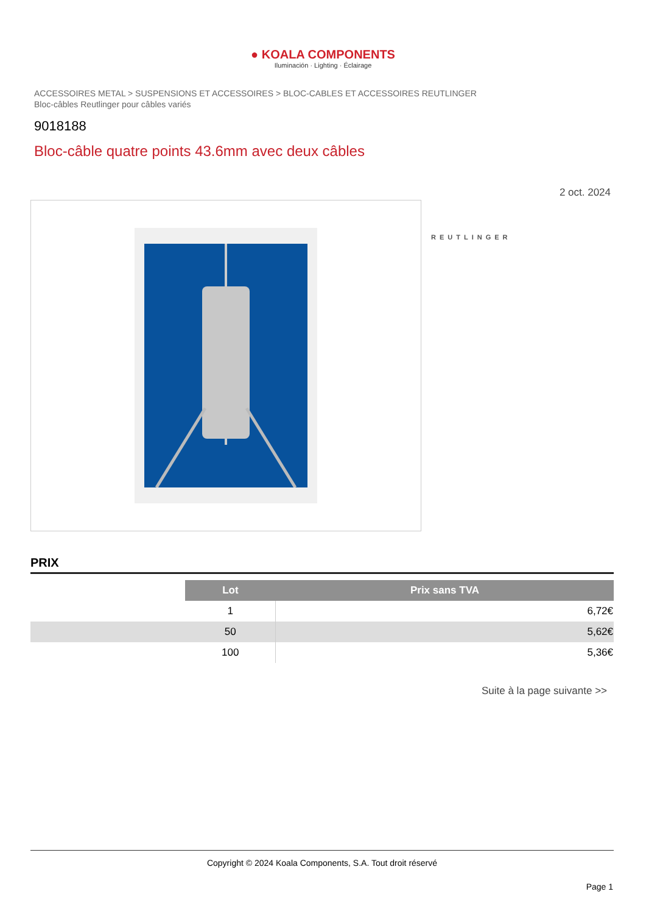● KOALA COMPONENTS
Iluminación · Lighting · Éclairage
ACCESSOIRES METAL > SUSPENSIONS ET ACCESSOIRES > BLOC-CABLES ET ACCESSOIRES REUTLINGER
Bloc-câbles Reutlinger pour câbles variés
9018188
Bloc-câble quatre points 43.6mm avec deux câbles
2 oct. 2024
REUTLINGER
PRIX
| | Lot | Prix sans TVA |
| | 1 | 6,72€ |
| | 50 | 5,62€ |
| | 100 | 5,36€ |
Suite à la page suivante >>
Copyright © 2024 Koala Components, S.A. Tout droit réservé
Page 1